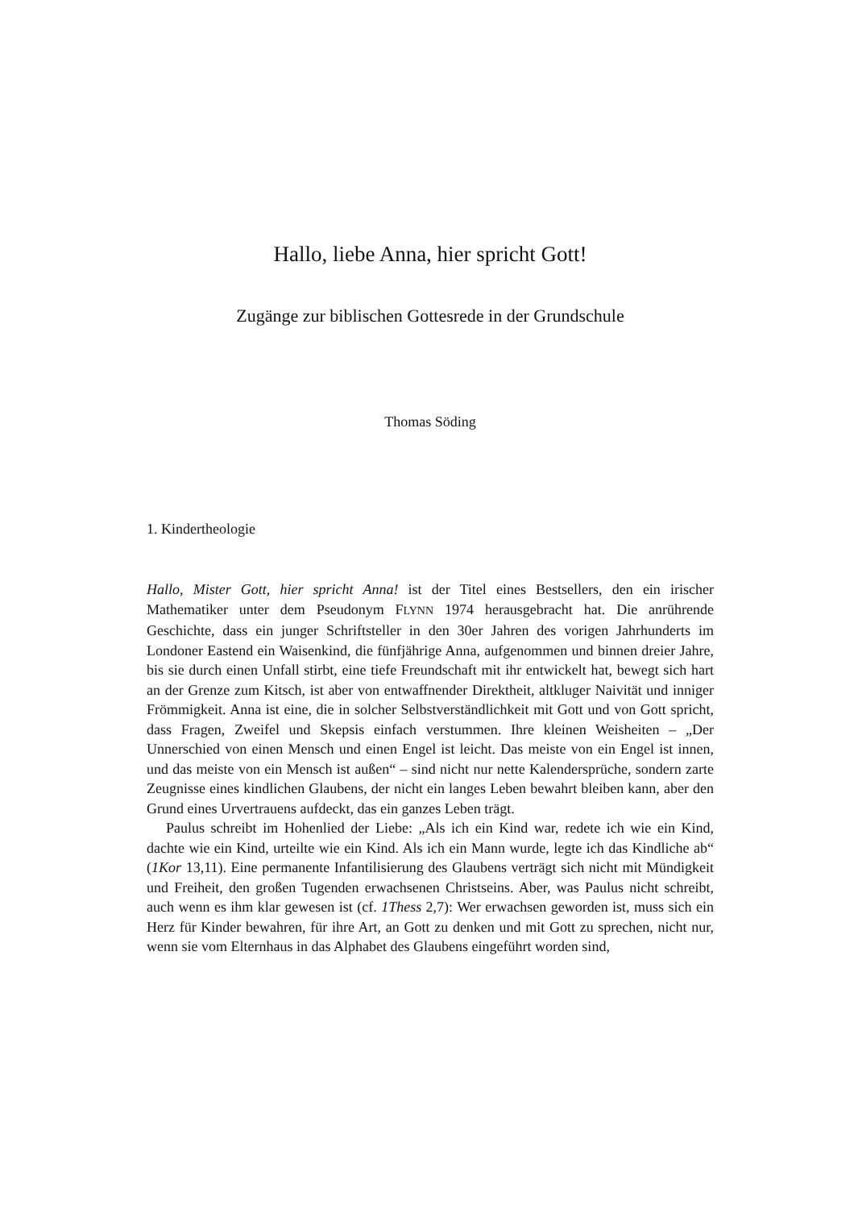Hallo, liebe Anna, hier spricht Gott!
Zugänge zur biblischen Gottesrede in der Grundschule
Thomas Söding
1. Kindertheologie
Hallo, Mister Gott, hier spricht Anna! ist der Titel eines Bestsellers, den ein irischer Mathematiker unter dem Pseudonym FLYNN 1974 herausgebracht hat. Die anrührende Geschichte, dass ein junger Schriftsteller in den 30er Jahren des vorigen Jahrhunderts im Londoner Eastend ein Waisenkind, die fünfjährige Anna, aufgenommen und binnen dreier Jahre, bis sie durch einen Unfall stirbt, eine tiefe Freundschaft mit ihr entwickelt hat, bewegt sich hart an der Grenze zum Kitsch, ist aber von entwaffnender Direktheit, altkluger Naivität und inniger Frömmigkeit. Anna ist eine, die in solcher Selbstverständlichkeit mit Gott und von Gott spricht, dass Fragen, Zweifel und Skepsis einfach verstummen. Ihre kleinen Weisheiten – „Der Unnerschied von einen Mensch und einen Engel ist leicht. Das meiste von ein Engel ist innen, und das meiste von ein Mensch ist außen“ – sind nicht nur nette Kalendersprüche, sondern zarte Zeugnisse eines kindlichen Glaubens, der nicht ein langes Leben bewahrt bleiben kann, aber den Grund eines Urvertrauens aufdeckt, das ein ganzes Leben trägt.
Paulus schreibt im Hohenlied der Liebe: „Als ich ein Kind war, redete ich wie ein Kind, dachte wie ein Kind, urteilte wie ein Kind. Als ich ein Mann wurde, legte ich das Kindliche ab“ (1Kor 13,11). Eine permanente Infantilisierung des Glaubens verträgt sich nicht mit Mündigkeit und Freiheit, den großen Tugenden erwachsenen Christseins. Aber, was Paulus nicht schreibt, auch wenn es ihm klar gewesen ist (cf. 1Thess 2,7): Wer erwachsen geworden ist, muss sich ein Herz für Kinder bewahren, für ihre Art, an Gott zu denken und mit Gott zu sprechen, nicht nur, wenn sie vom Elternhaus in das Alphabet des Glaubens eingeführt worden sind,